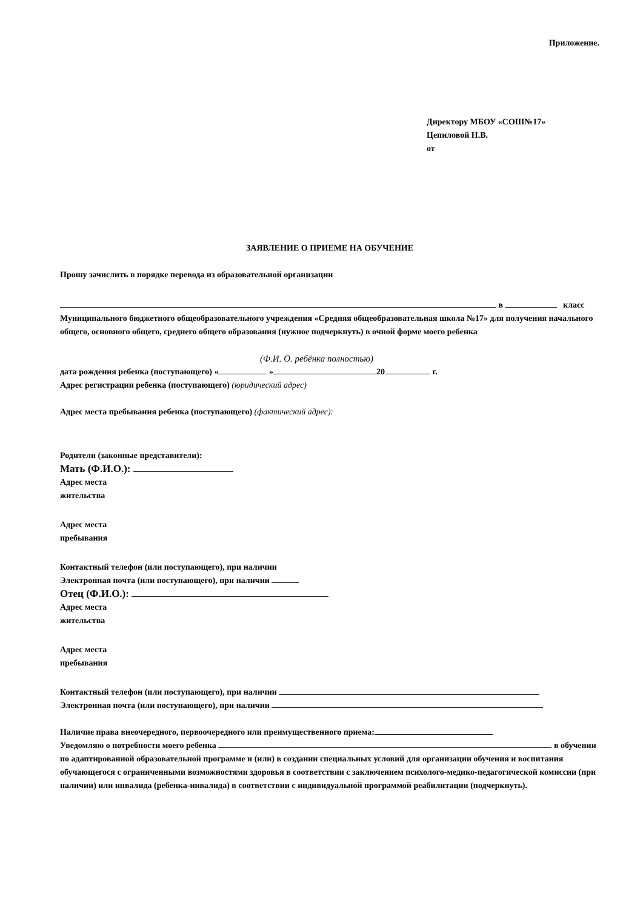Приложение.
Директору МБОУ «СОШ№17»
Цепиловой Н.В.
от
ЗАЯВЛЕНИЕ О ПРИЕМЕ НА ОБУЧЕНИЕ
Прошу зачислить в порядке перевода из образовательной организации
в класс
Муниципального бюджетного общеобразовательного учреждения «Средняя общеобразовательная школа №17» для получения начального общего, основного общего, среднего общего образования (нужное подчеркнуть) в очной форме моего ребенка
(Ф.И. О. ребёнка полностью)
дата рождения ребенка (поступающего) « » 20 г.
Адрес регистрации ребенка (поступающего) (юридический адрес)
Адрес места пребывания ребенка (поступающего) (фактический адрес):
Родители (законные представители):
Мать (Ф.И.О.):
Адрес места
жительства
Адрес места
пребывания
Контактный телефон (или поступающего), при наличии
Электронная почта (или поступающего), при наличии
Отец (Ф.И.О.):
Адрес места
жительства
Адрес места
пребывания
Контактный телефон (или поступающего), при наличии
Электронная почта (или поступающего), при наличии
Наличие права внеочередного, первоочередного или преимущественного приема:
Уведомляю о потребности моего ребенка в обучении по адаптированной образовательной программе и (или) в создании специальных условий для организации обучения и воспитания обучающегося с ограниченными возможностями здоровья в соответствии с заключением психолого-медико-педагогической комиссии (при наличии) или инвалида (ребенка-инвалида) в соответствии с индивидуальной программой реабилитации (подчеркнуть).